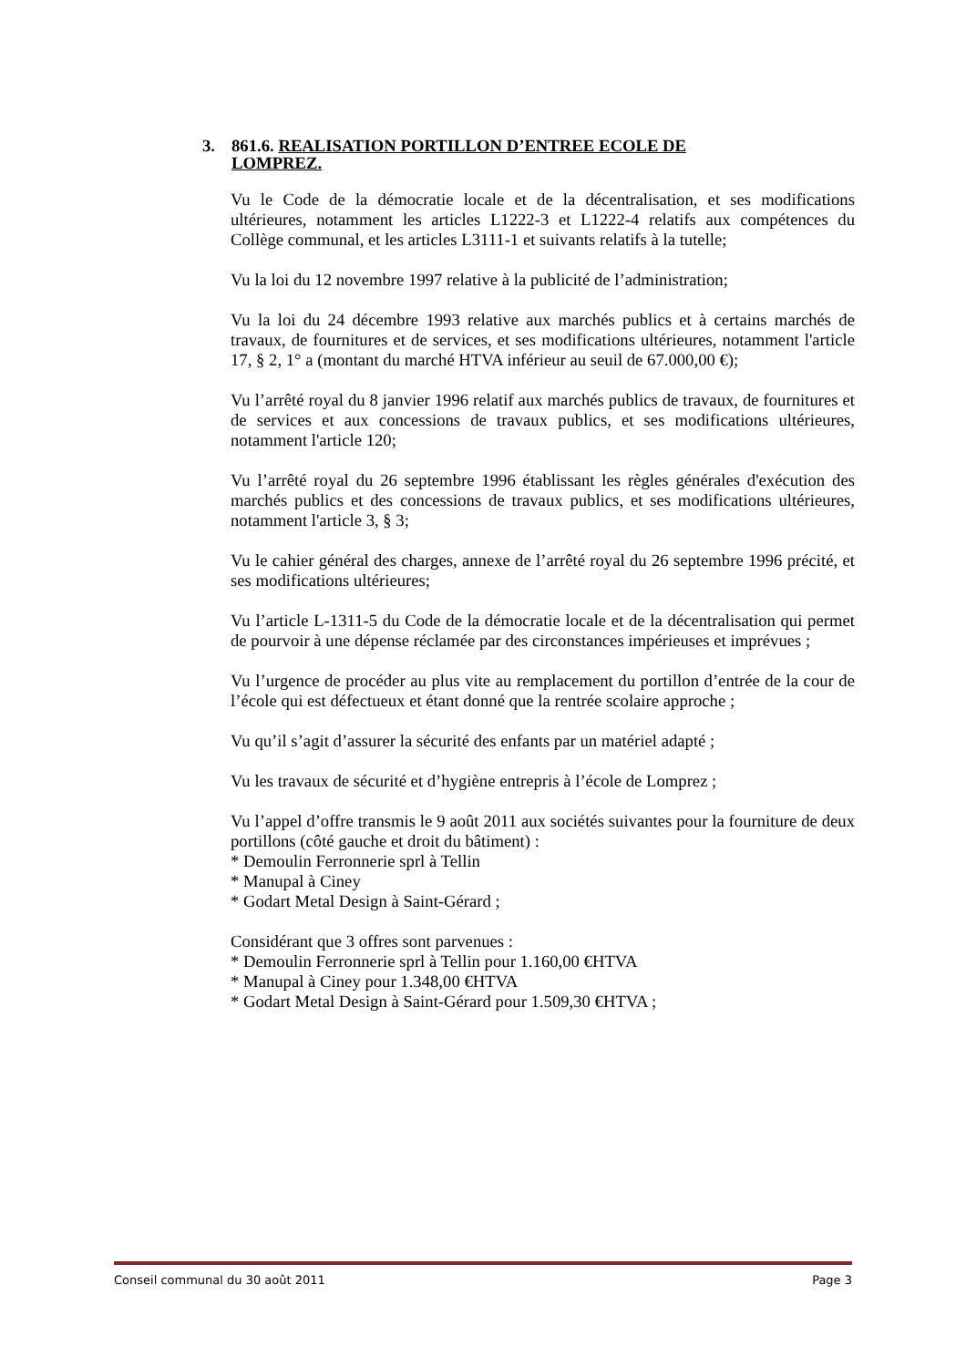3. 861.6. REALISATION PORTILLON D’ENTREE ECOLE DE LOMPREZ.
Vu le Code de la démocratie locale et de la décentralisation, et ses modifications ultérieures, notamment les articles L1222-3 et L1222-4 relatifs aux compétences du Collège communal, et les articles L3111-1 et suivants relatifs à la tutelle;
Vu la loi du 12 novembre 1997 relative à la publicité de l’administration;
Vu la loi du 24 décembre 1993 relative aux marchés publics et à certains marchés de travaux, de fournitures et de services, et ses modifications ultérieures, notamment l'article 17, § 2, 1° a (montant du marché HTVA inférieur au seuil de 67.000,00 €);
Vu l’arrêté royal du 8 janvier 1996 relatif aux marchés publics de travaux, de fournitures et de services et aux concessions de travaux publics, et ses modifications ultérieures, notamment l'article 120;
Vu l’arrêté royal du 26 septembre 1996 établissant les règles générales d'exécution des marchés publics et des concessions de travaux publics, et ses modifications ultérieures, notamment l'article 3, § 3;
Vu le cahier général des charges, annexe de l’arrêté royal du 26 septembre 1996 précité, et ses modifications ultérieures;
Vu l’article L-1311-5 du Code de la démocratie locale et de la décentralisation qui permet de pourvoir à une dépense réclamée par des circonstances impérieuses et imprévues ;
Vu l’urgence de procéder au plus vite au remplacement du portillon d’entrée de la cour de l’école qui est défectueux et étant donné que la rentrée scolaire approche ;
Vu qu’il s’agit d’assurer la sécurité des enfants par un matériel adapté ;
Vu les travaux de sécurité et d’hygiène entrepris à l’école de Lomprez ;
Vu l’appel d’offre transmis le 9 août 2011 aux sociétés suivantes pour la fourniture de deux portillons (côté gauche et droit du bâtiment) :
* Demoulin Ferronnerie sprl à Tellin
* Manupal à Ciney
* Godart Metal Design à Saint-Gérard ;
Considérant que 3 offres sont parvenues :
* Demoulin Ferronnerie sprl à Tellin pour 1.160,00 €HTVA
* Manupal à Ciney pour 1.348,00 €HTVA
* Godart Metal Design à Saint-Gérard pour 1.509,30 €HTVA ;
Conseil communal du 30 août 2011 Page 3